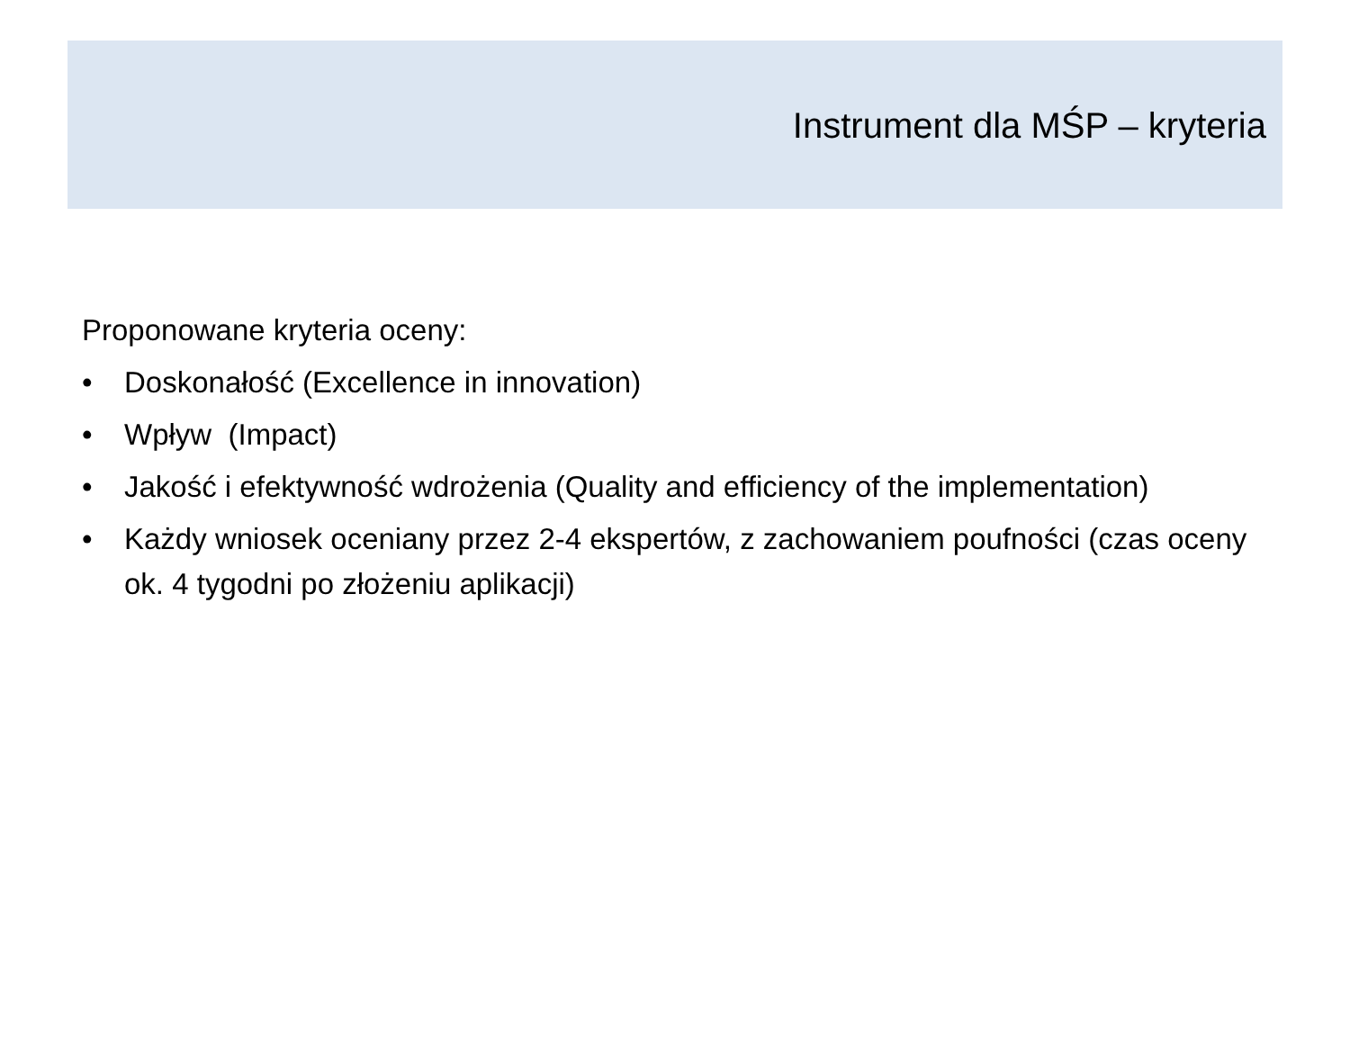Instrument dla MŚP – kryteria
Proponowane kryteria oceny:
• Doskonałość (Excellence in innovation)
• Wpływ (Impact)
• Jakość i efektywność wdrożenia (Quality and efficiency of the implementation)
• Każdy wniosek oceniany przez 2-4 ekspertów, z zachowaniem poufności (czas oceny ok. 4 tygodni po złożeniu aplikacji)